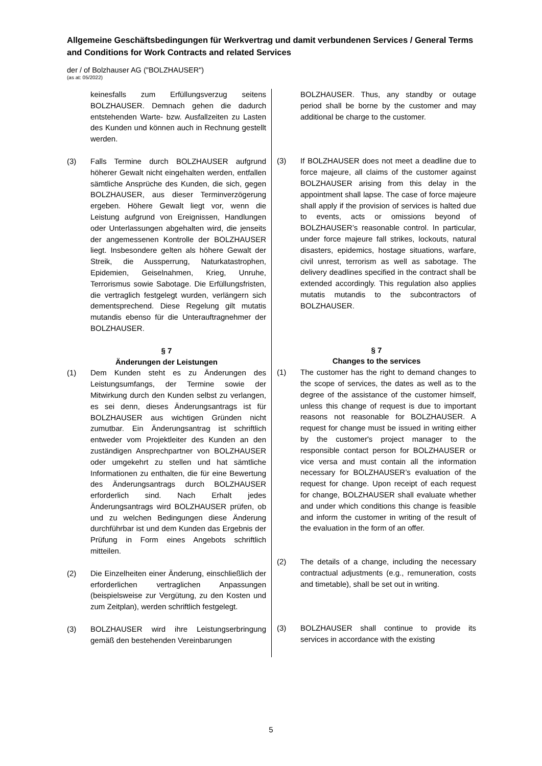Allgemeine Geschäftsbedingungen für Werkvertrag und damit verbundenen Services / General Terms and Conditions for Work Contracts and related Services
der / of Bolzhauser AG ("BOLZHAUSER")
(as at: 05/2022)
keinesfalls zum Erfüllungsverzug seitens BOLZHAUSER. Demnach gehen die dadurch entstehenden Warte- bzw. Ausfallzeiten zu Lasten des Kunden und können auch in Rechnung gestellt werden.
(3) Falls Termine durch BOLZHAUSER aufgrund höherer Gewalt nicht eingehalten werden, entfallen sämtliche Ansprüche des Kunden, die sich, gegen BOLZHAUSER, aus dieser Terminverzögerung ergeben. Höhere Gewalt liegt vor, wenn die Leistung aufgrund von Ereignissen, Handlungen oder Unterlassungen abgehalten wird, die jenseits der angemessenen Kontrolle der BOLZHAUSER liegt. Insbesondere gelten als höhere Gewalt der Streik, die Aussperrung, Naturkatastrophen, Epidemien, Geiselnahmen, Krieg, Unruhe, Terrorismus sowie Sabotage. Die Erfüllungsfristen, die vertraglich festgelegt wurden, verlängern sich dementsprechend. Diese Regelung gilt mutatis mutandis ebenso für die Unterauftragnehmer der BOLZHAUSER.
§ 7
Änderungen der Leistungen
(1) Dem Kunden steht es zu Änderungen des Leistungsumfangs, der Termine sowie der Mitwirkung durch den Kunden selbst zu verlangen, es sei denn, dieses Änderungsantrags ist für BOLZHAUSER aus wichtigen Gründen nicht zumutbar. Ein Änderungsantrag ist schriftlich entweder vom Projektleiter des Kunden an den zuständigen Ansprechpartner von BOLZHAUSER oder umgekehrt zu stellen und hat sämtliche Informationen zu enthalten, die für eine Bewertung des Änderungsantrags durch BOLZHAUSER erforderlich sind. Nach Erhalt jedes Änderungsantrags wird BOLZHAUSER prüfen, ob und zu welchen Bedingungen diese Änderung durchführbar ist und dem Kunden das Ergebnis der Prüfung in Form eines Angebots schriftlich mitteilen.
(2) Die Einzelheiten einer Änderung, einschließlich der erforderlichen vertraglichen Anpassungen (beispielsweise zur Vergütung, zu den Kosten und zum Zeitplan), werden schriftlich festgelegt.
(3) BOLZHAUSER wird ihre Leistungserbringung gemäß den bestehenden Vereinbarungen
BOLZHAUSER. Thus, any standby or outage period shall be borne by the customer and may additional be charge to the customer.
(3) If BOLZHAUSER does not meet a deadline due to force majeure, all claims of the customer against BOLZHAUSER arising from this delay in the appointment shall lapse. The case of force majeure shall apply if the provision of services is halted due to events, acts or omissions beyond of BOLZHAUSER’s reasonable control. In particular, under force majeure fall strikes, lockouts, natural disasters, epidemics, hostage situations, warfare, civil unrest, terrorism as well as sabotage. The delivery deadlines specified in the contract shall be extended accordingly. This regulation also applies mutatis mutandis to the subcontractors of BOLZHAUSER.
§ 7
Changes to the services
(1) The customer has the right to demand changes to the scope of services, the dates as well as to the degree of the assistance of the customer himself, unless this change of request is due to important reasons not reasonable for BOLZHAUSER. A request for change must be issued in writing either by the customer's project manager to the responsible contact person for BOLZHAUSER or vice versa and must contain all the information necessary for BOLZHAUSER’s evaluation of the request for change. Upon receipt of each request for change, BOLZHAUSER shall evaluate whether and under which conditions this change is feasible and inform the customer in writing of the result of the evaluation in the form of an offer.
(2) The details of a change, including the necessary contractual adjustments (e.g., remuneration, costs and timetable), shall be set out in writing.
(3) BOLZHAUSER shall continue to provide its services in accordance with the existing
5